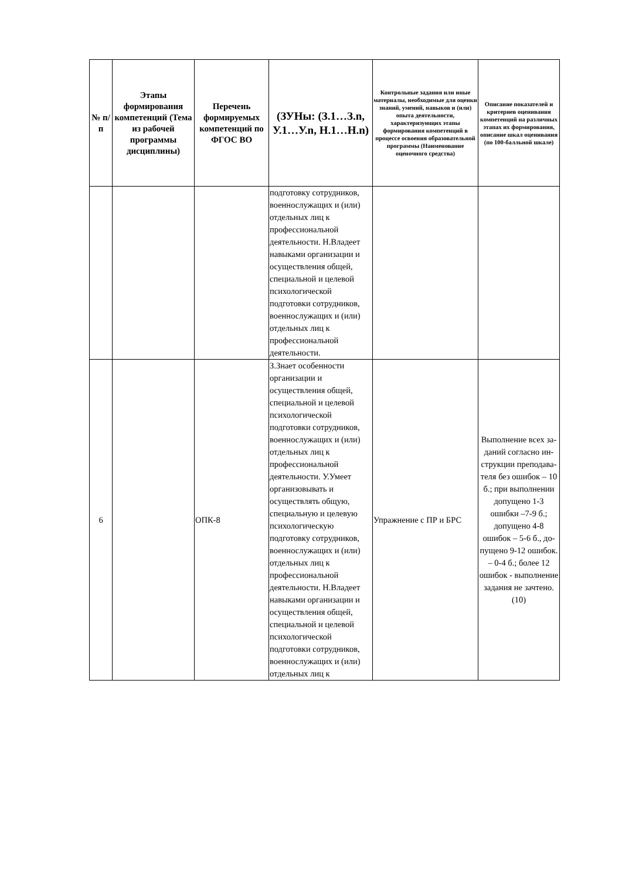| № п/п | Этапы формирования компетенций (Тема из рабочей программы дисциплины) | Перечень формируемых компетенций по ФГОС ВО | (ЗУНы: (З.1…З.n, У.1…У.n, Н.1…Н.n) | Контрольные задания или иные материалы, необходимые для оценки знаний, умений, навыков и (или) опыта деятельности, характеризующих этапы формирования компетенций в процессе освоения образовательной программы (Наименование оценочного средства) | Описание показателей и критериев оценивания компетенций на различных этапах их формирования, описание шкал оценивания (по 100-балльной шкале) |
| --- | --- | --- | --- | --- | --- |
| | | | подготовку сотрудников, военнослужащих и (или) отдельных лиц к профессиональной деятельности. Н.Владеет навыками организации и осуществления общей, специальной и целевой психологической подготовки сотрудников, военнослужащих и (или) отдельных лиц к профессиональной деятельности. | | |
| 6 | | ОПК-8 | З.Знает особенности организации и осуществления общей, специальной и целевой психологической подготовки сотрудников, военнослужащих и (или) отдельных лиц к профессиональной деятельности. У.Умеет организовывать и осуществлять общую, специальную и целевую психологическую подготовку сотрудников, военнослужащих и (или) отдельных лиц к профессиональной деятельности. Н.Владеет навыками организации и осуществления общей, специальной и целевой психологической подготовки сотрудников, военнослужащих и (или) отдельных лиц к | Упражнение с ПР и БРС | Выполнение всех за-даний согласно ин-струкции преподава-теля без ошибок – 10 б.; при выполнении допущено 1-3 ошибки –7-9 б.; допущено 4-8 ошибок – 5-6 б., до-пущено 9-12 ошибок. – 0-4 б.; более 12 ошибок - выполнение задания не зачтено. (10) |